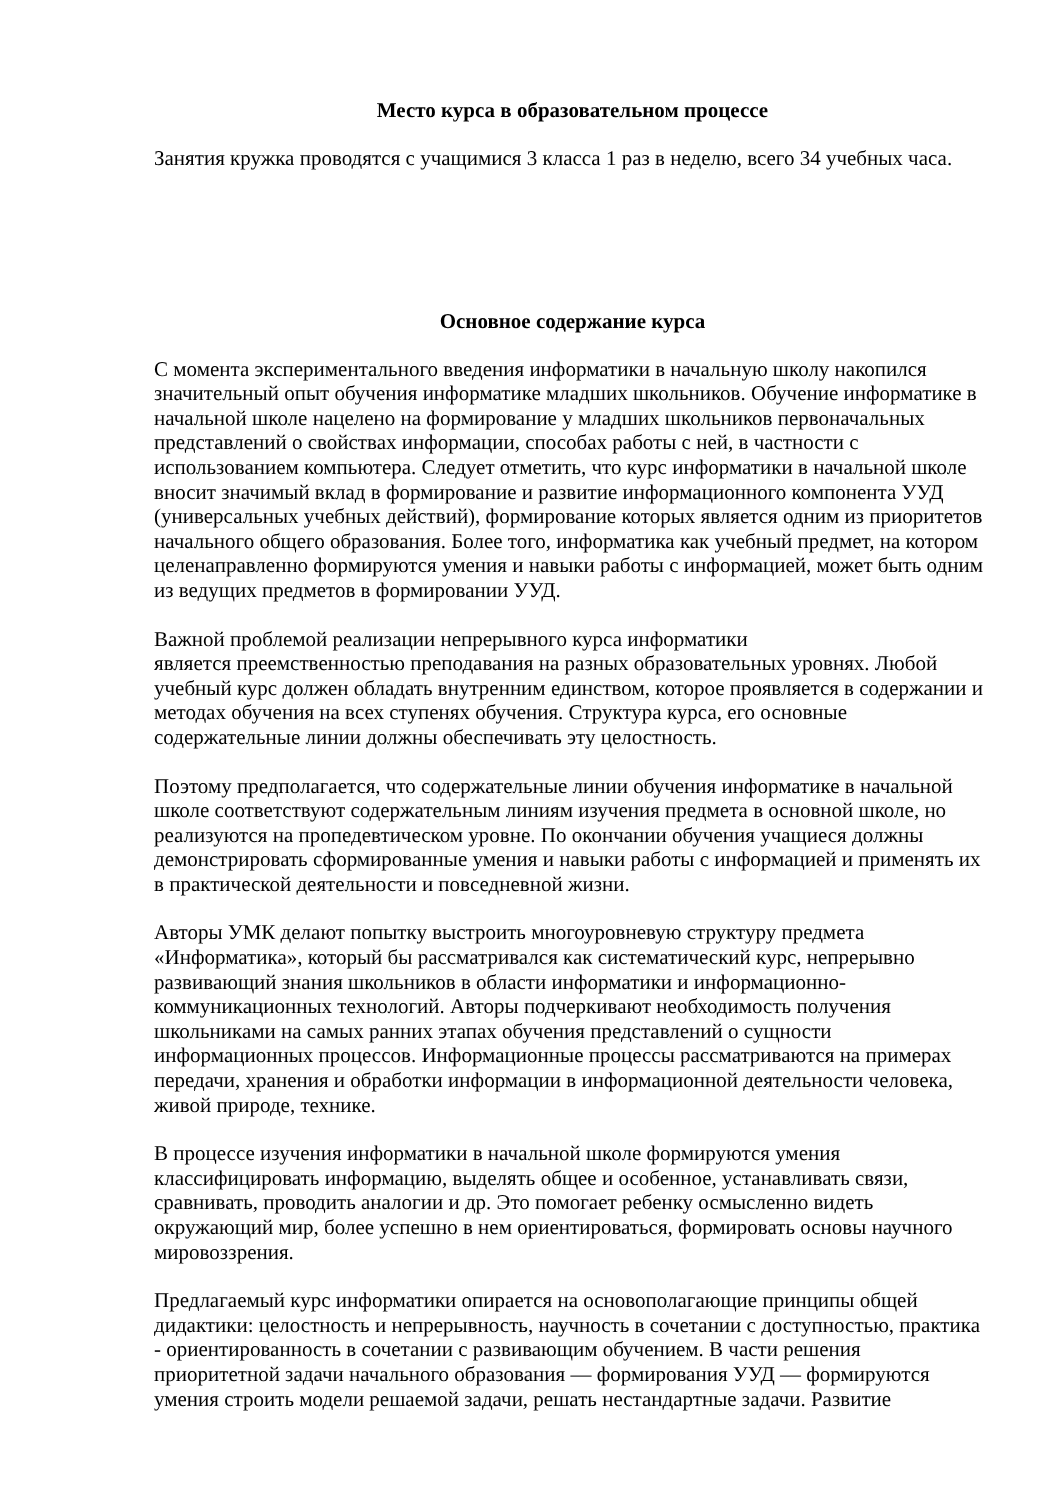Место курса в образовательном процессе
Занятия кружка проводятся с учащимися 3 класса 1 раз в неделю, всего 34 учебных часа.
Основное содержание курса
С момента экспериментального введения информатики в начальную школу накопился значительный опыт обучения информатике младших школьников. Обучение информатике в начальной школе нацелено на формирование у младших школьников первоначальных представлений о свойствах информации, способах работы с ней, в частности с использованием компьютера. Следует отметить, что курс информатики в начальной школе вносит значимый вклад в формирование и развитие информационного компонента УУД (универсальных учебных действий), формирование которых является одним из приоритетов начального общего образования. Более того, информатика как учебный предмет, на котором целенаправленно формируются умения и навыки работы с информацией, может быть одним из ведущих предметов в формировании УУД.
Важной проблемой реализации непрерывного курса информатики
является преемственностью преподавания на разных образовательных уровнях. Любой учебный курс должен обладать внутренним единством, которое проявляется в содержании и методах обучения на всех ступенях обучения. Структура курса, его основные содержательные линии должны обеспечивать эту целостность.
Поэтому предполагается, что содержательные линии обучения информатике в начальной школе соответствуют содержательным линиям изучения предмета в основной школе, но реализуются на пропедевтическом уровне. По окончании обучения учащиеся должны демонстрировать сформированные умения и навыки работы с информацией и применять их в практической деятельности и повседневной жизни.
Авторы УМК делают попытку выстроить многоуровневую структуру предмета «Информатика», который бы рассматривался как систематический курс, непрерывно развивающий знания школьников в области информатики и информационно-коммуникационных технологий. Авторы подчеркивают необходимость получения школьниками на самых ранних этапах обучения представлений о сущности информационных процессов. Информационные процессы рассматриваются на примерах передачи, хранения и обработки информации в информационной деятельности человека, живой природе, технике.
В процессе изучения информатики в начальной школе формируются умения классифицировать информацию, выделять общее и особенное, устанавливать связи, сравнивать, проводить аналогии и др. Это помогает ребенку осмысленно видеть окружающий мир, более успешно в нем ориентироваться, формировать основы научного мировоззрения.
Предлагаемый курс информатики опирается на основополагающие принципы общей дидактики: целостность и непрерывность, научность в сочетании с доступностью, практика - ориентированность в сочетании с развивающим обучением. В части решения приоритетной задачи начального образования — формирования УУД — формируются умения строить модели решаемой задачи, решать нестандартные задачи. Развитие